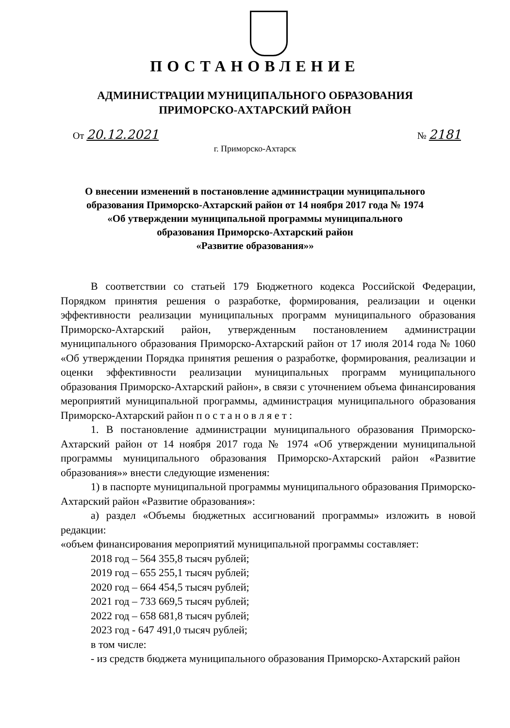ПОСТАНОВЛЕНИЕ
АДМИНИСТРАЦИИ МУНИЦИПАЛЬНОГО ОБРАЗОВАНИЯ
ПРИМОРСКО-АХТАРСКИЙ РАЙОН
От 20.12.2021 № 2181
г. Приморско-Ахтарск
О внесении изменений в постановление администрации муниципального
образования Приморско-Ахтарский район от 14 ноября 2017 года № 1974
«Об утверждении муниципальной программы муниципального
образования Приморско-Ахтарский район
«Развитие образования»»
В соответствии со статьей 179 Бюджетного кодекса Российской Федерации, Порядком принятия решения о разработке, формирования, реализации и оценки эффективности реализации муниципальных программ муниципального образования Приморско-Ахтарский район, утвержденным постановлением администрации муниципального образования Приморско-Ахтарский район от 17 июля 2014 года № 1060 «Об утверждении Порядка принятия решения о разработке, формирования, реализации и оценки эффективности реализации муниципальных программ муниципального образования Приморско-Ахтарский район», в связи с уточнением объема финансирования мероприятий муниципальной программы, администрация муниципального образования Приморско-Ахтарский район п о с т а н о в л я е т :
1. В постановление администрации муниципального образования Приморско-Ахтарский район от 14 ноября 2017 года № 1974 «Об утверждении муниципальной программы муниципального образования Приморско-Ахтарский район «Развитие образования»» внести следующие изменения:
1) в паспорте муниципальной программы муниципального образования Приморско-Ахтарский район «Развитие образования»:
а) раздел «Объемы бюджетных ассигнований программы» изложить в новой редакции:
«объем финансирования мероприятий муниципальной программы составляет:
2018 год – 564 355,8 тысяч рублей;
2019 год – 655 255,1 тысяч рублей;
2020 год – 664 454,5 тысяч рублей;
2021 год – 733 669,5 тысяч рублей;
2022 год – 658 681,8 тысяч рублей;
2023 год - 647 491,0 тысяч рублей;
в том числе:
- из средств бюджета муниципального образования Приморско-Ахтарский район